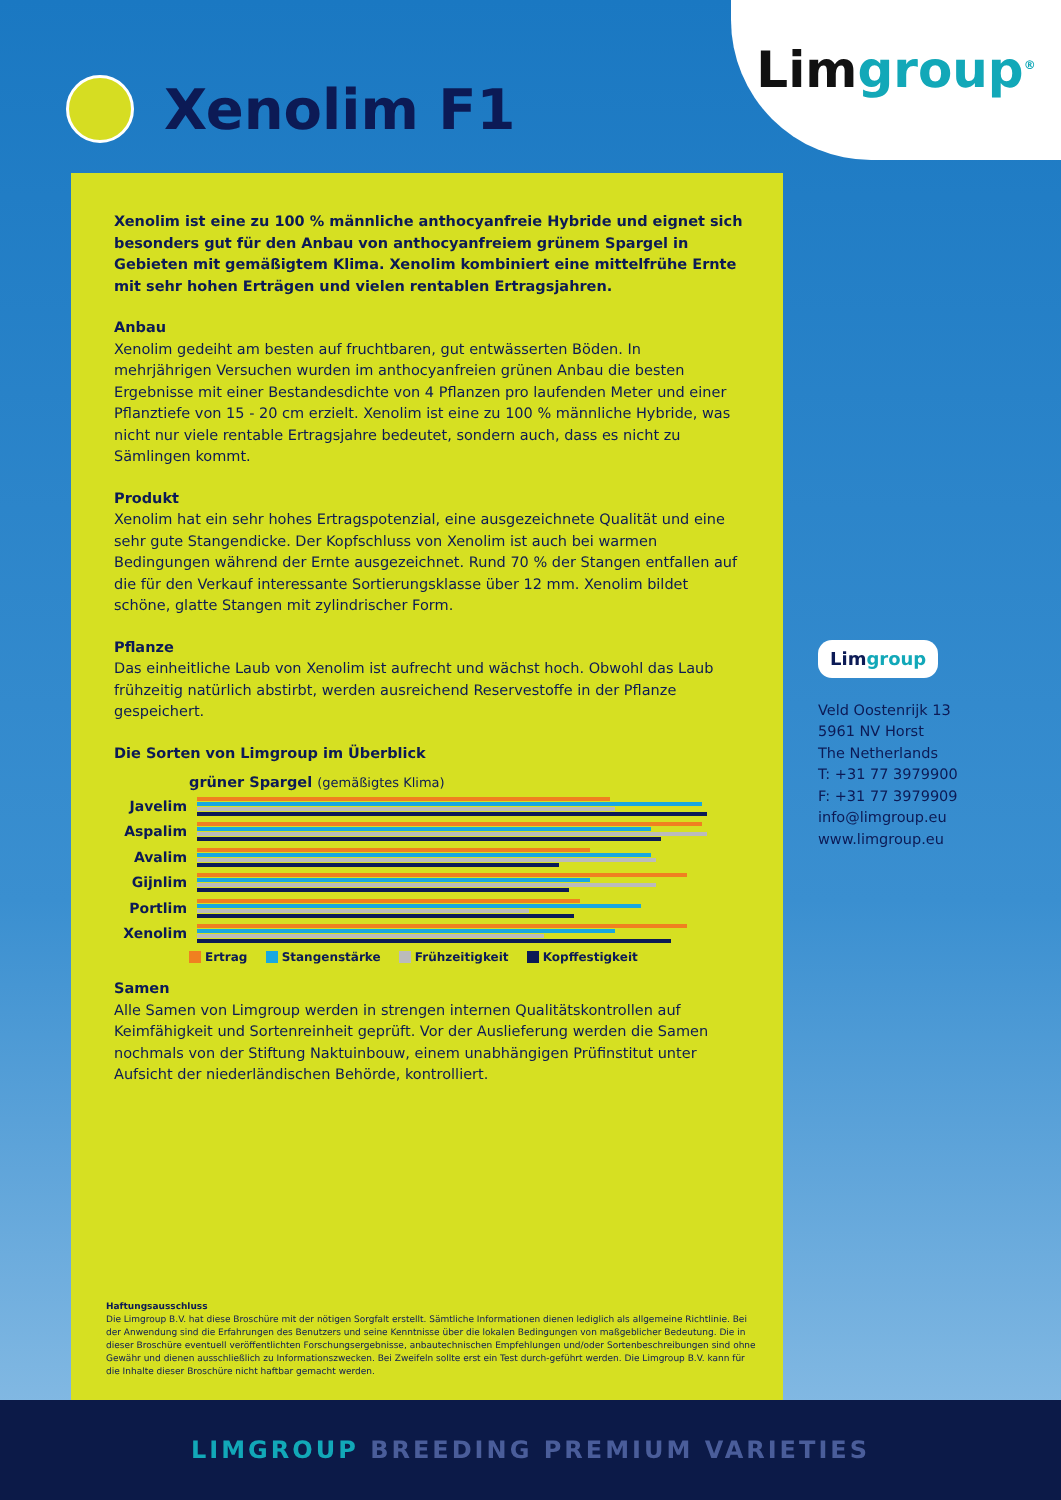Xenolim F1
Lim group<sup>®</sup>
Xenolim ist eine zu 100 % männliche anthocyanfreie Hybride und eignet sich besonders gut für den Anbau von anthocyanfreiem grünem Spargel in Gebieten mit gemäßigtem Klima. Xenolim kombiniert eine mittelfrühe Ernte mit sehr hohen Erträgen und vielen rentablen Ertragsjahren.
Anbau
Xenolim gedeiht am besten auf fruchtbaren, gut entwässerten Böden. In mehrjährigen Versuchen wurden im anthocyanfreien grünen Anbau die besten Ergebnisse mit einer Bestandesdichte von 4 Pflanzen pro laufenden Meter und einer Pflanztiefe von 15 - 20 cm erzielt. Xenolim ist eine zu 100 % männliche Hybride, was nicht nur viele rentable Ertragsjahre bedeutet, sondern auch, dass es nicht zu Sämlingen kommt.
Produkt
Xenolim hat ein sehr hohes Ertragspotenzial, eine ausgezeichnete Qualität und eine sehr gute Stangendicke. Der Kopfschluss von Xenolim ist auch bei warmen Bedingungen während der Ernte ausgezeichnet. Rund 70 % der Stangen entfallen auf die für den Verkauf interessante Sortierungsklasse über 12 mm. Xenolim bildet schöne, glatte Stangen mit zylindrischer Form.
Pflanze
Das einheitliche Laub von Xenolim ist aufrecht und wächst hoch. Obwohl das Laub frühzeitig natürlich abstirbt, werden ausreichend Reservestoffe in der Pflanze gespeichert.
Die Sorten von Limgroup im Überblick
grüner Spargel (gemäßigtes Klima)
Javelim
Aspalim
Avalim
Gijnlim
Portlim
Xenolim
Ertrag Stangenstärke Frühzeitigkeit Kopffestigkeit
Samen
Alle Samen von Limgroup werden in strengen internen Qualitätskontrollen auf Keimfähigkeit und Sortenreinheit geprüft. Vor der Auslieferung werden die Samen nochmals von der Stiftung Naktuinbouw, einem unabhängigen Prüfinstitut unter Aufsicht der niederländischen Behörde, kontrolliert.
Haftungsausschluss
Die Limgroup B.V. hat diese Broschüre mit der nötigen Sorgfalt erstellt. Sämtliche Informationen dienen lediglich als allgemeine Richtlinie. Bei der Anwendung sind die Erfahrungen des Benutzers und seine Kenntnisse über die lokalen Bedingungen von maßgeblicher Bedeutung. Die in dieser Broschüre eventuell veröffentlichten Forschungsergebnisse, anbautechnischen Empfehlungen und/oder Sortenbeschreibungen sind ohne Gewähr und dienen ausschließlich zu Informationszwecken. Bei Zweifeln sollte erst ein Test durch-geführt werden. Die Limgroup B.V. kann für die Inhalte dieser Broschüre nicht haftbar gemacht werden.
Limgroup
Veld Oostenrijk 13
5961 NV Horst
The Netherlands
T: +31 77 3979900
F: +31 77 3979909
info@limgroup.eu
www.limgroup.eu
LIMGROUP BREEDING PREMIUM VARIETIES